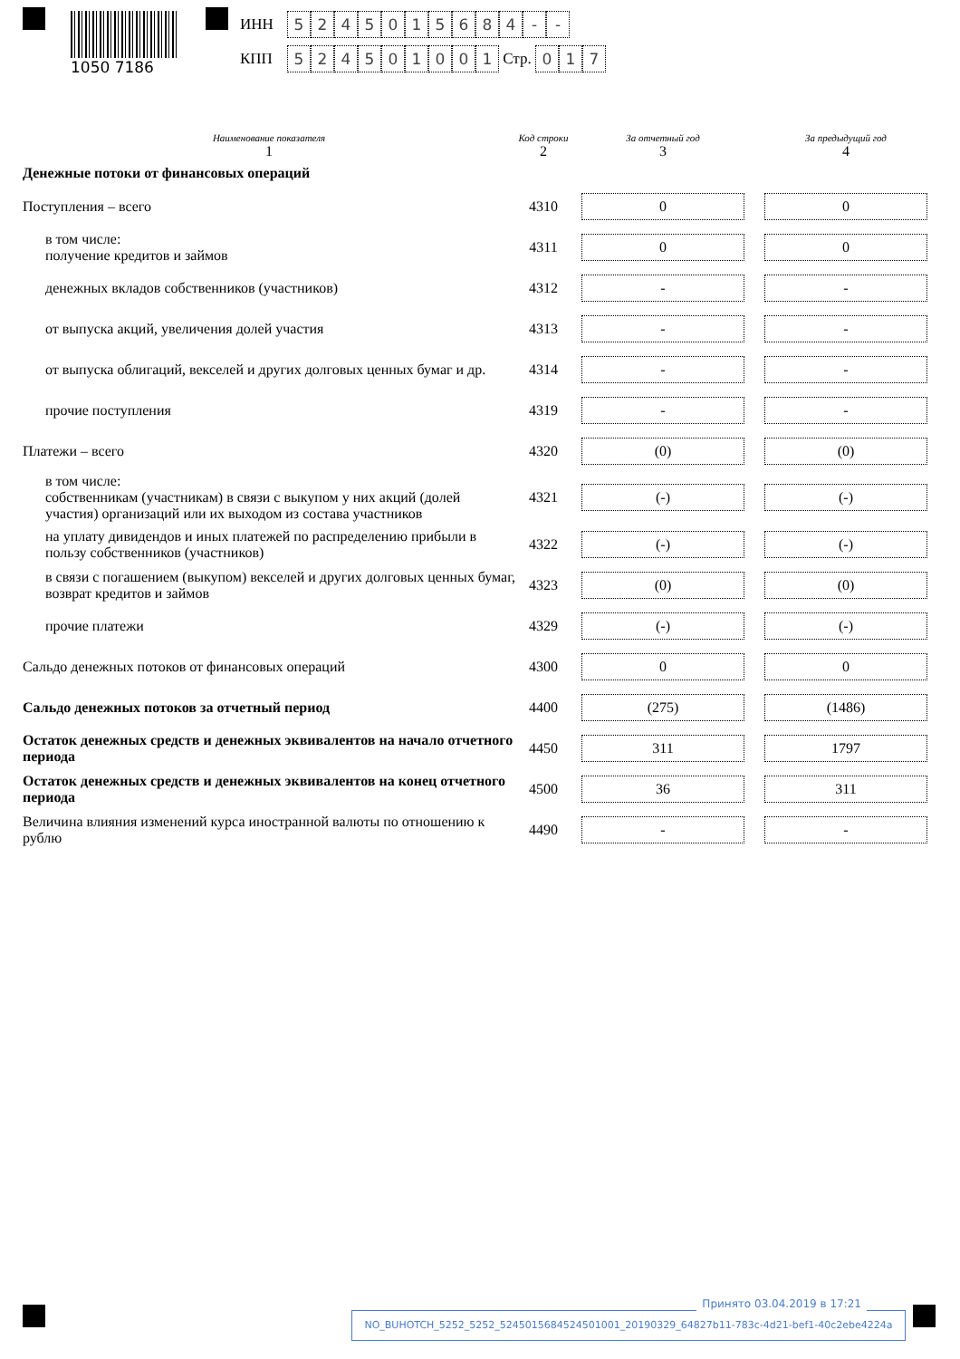1050 7186
ИНН 5245015684 - -
КПП 524501001 Стр. 0 1 7
| Наименование показателя 1 | Код строки 2 | За отчетный год 3 | За предыдущий год 4 |
| --- | --- | --- | --- |
| Денежные потоки от финансовых операций | | | |
| Поступления – всего | 4310 | 0 | 0 |
| в том числе: получение кредитов и займов | 4311 | 0 | 0 |
| денежных вкладов собственников (участников) | 4312 | - | - |
| от выпуска акций, увеличения долей участия | 4313 | - | - |
| от выпуска облигаций, векселей и других долговых ценных бумаг и др. | 4314 | - | - |
| прочие поступления | 4319 | - | - |
| Платежи – всего | 4320 | (0) | (0) |
| в том числе: собственникам (участникам) в связи с выкупом у них акций (долей участия) организаций или их выходом из состава участников | 4321 | (-) | (-) |
| на уплату дивидендов и иных платежей по распределению прибыли в пользу собственников (участников) | 4322 | (-) | (-) |
| в связи с погашением (выкупом) векселей и других долговых ценных бумаг, возврат кредитов и займов | 4323 | (0) | (0) |
| прочие платежи | 4329 | (-) | (-) |
| Сальдо денежных потоков от финансовых операций | 4300 | 0 | 0 |
| Сальдо денежных потоков за отчетный период | 4400 | (275) | (1486) |
| Остаток денежных средств и денежных эквивалентов на начало отчетного периода | 4450 | 311 | 1797 |
| Остаток денежных средств и денежных эквивалентов на конец отчетного периода | 4500 | 36 | 311 |
| Величина влияния изменений курса иностранной валюты по отношению к рублю | 4490 | - | - |
Принято 03.04.2019 в 17:21
NO_BUHOTCH_5252_5252_5245015684524501001_20190329_64827b11-783c-4d21-bef1-40c2ebe4224a